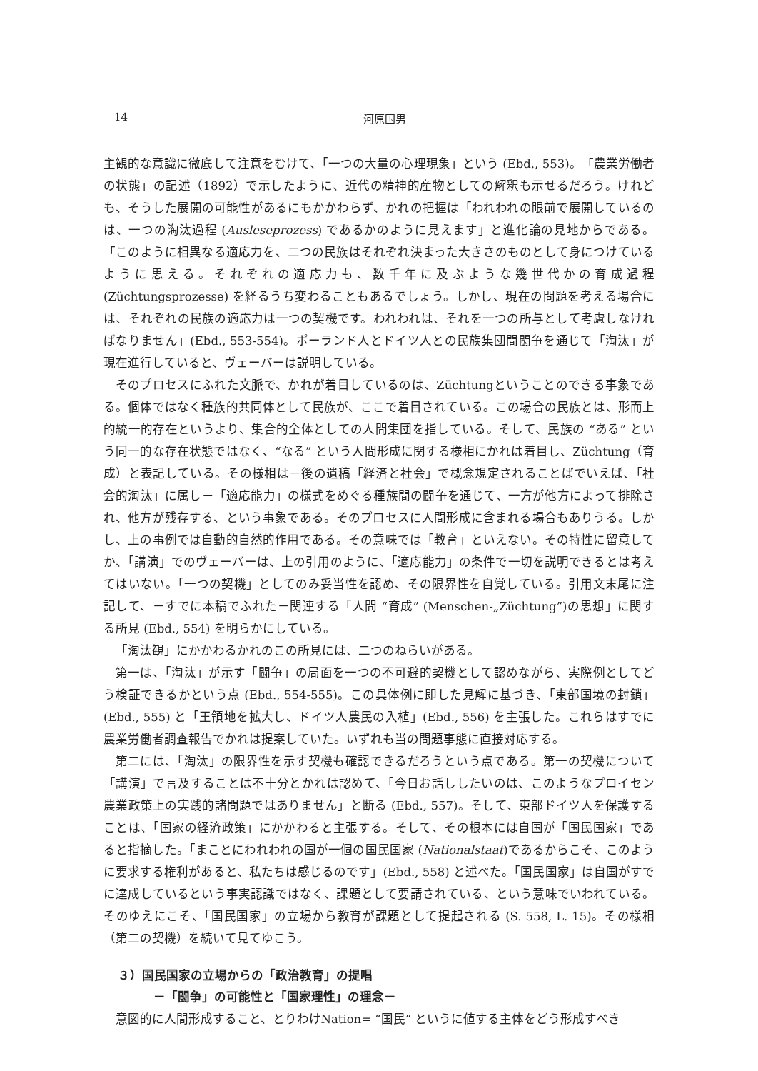14 河原国男
主観的な意識に徹底して注意をむけて、「一つの大量の心理現象」という (Ebd., 553)。「農業労働者の状態」の記述（1892）で示したように、近代の精神的産物としての解釈も示せるだろう。けれども、そうした展開の可能性があるにもかかわらず、かれの把握は「われわれの眼前で展開しているのは、一つの淘汰過程 (Ausleseprozess) であるかのように見えます」と進化論の見地からである。「このように相異なる適応力を、二つの民族はそれぞれ決まった大きさのものとして身につけているように思える。それぞれの適応力も、数千年に及ぶような幾世代かの育成過程 (Züchtungsprozesse) を経るうち変わることもあるでしょう。しかし、現在の問題を考える場合には、それぞれの民族の適応力は一つの契機です。われわれは、それを一つの所与として考慮しなければなりません」(Ebd., 553-554)。ポーランド人とドイツ人との民族集団間闘争を通じて「淘汰」が現在進行していると、ヴェーバーは説明している。
そのプロセスにふれた文脈で、かれが着目しているのは、Züchtungということのできる事象である。個体ではなく種族的共同体として民族が、ここで着目されている。この場合の民族とは、形而上的統一的存在というより、集合的全体としての人間集団を指している。そして、民族の “ある” という同一的な存在状態ではなく、“なる” という人間形成に関する様相にかれは着目し、Züchtung（育成）と表記している。その様相は－後の遺稿「経済と社会」で概念規定されることばでいえば、「社会的淘汰」に属し－「適応能力」の様式をめぐる種族間の闘争を通じて、一方が他方によって排除され、他方が残存する、という事象である。そのプロセスに人間形成に含まれる場合もありうる。しかし、上の事例では自動的自然的作用である。その意味では「教育」といえない。その特性に留意してか、「講演」でのヴェーバーは、上の引用のように、「適応能力」の条件で一切を説明できるとは考えてはいない。「一つの契機」としてのみ妥当性を認め、その限界性を自覚している。引用文末尾に注記して、－すでに本稿でふれた－関連する「人間 “育成” (Menschen-„Züchtung”)の思想」に関する所見 (Ebd., 554) を明らかにしている。
「淘汰観」にかかわるかれのこの所見には、二つのねらいがある。
第一は、「淘汰」が示す「闘争」の局面を一つの不可避的契機として認めながら、実際例としてどう検証できるかという点 (Ebd., 554-555)。この具体例に即した見解に基づき、「東部国境の封鎖」(Ebd., 555) と「王領地を拡大し、ドイツ人農民の入植」(Ebd., 556) を主張した。これらはすでに農業労働者調査報告でかれは提案していた。いずれも当の問題事態に直接対応する。
第二には、「淘汰」の限界性を示す契機も確認できるだろうという点である。第一の契機について「講演」で言及することは不十分とかれは認めて、「今日お話ししたいのは、このようなプロイセン農業政策上の実践的諸問題ではありません」と断る (Ebd., 557)。そして、東部ドイツ人を保護することは、「国家の経済政策」にかかわると主張する。そして、その根本には自国が「国民国家」であると指摘した。「まことにわれわれの国が一個の国民国家 (Nationalstaat)であるからこそ、このように要求する権利があると、私たちは感じるのです」(Ebd., 558) と述べた。「国民国家」は自国がすでに達成しているという事実認識ではなく、課題として要請されている、という意味でいわれている。そのゆえにこそ、「国民国家」の立場から教育が課題として提起される (S. 558, L. 15)。その様相（第二の契機）を続いて見てゆこう。
３）国民国家の立場からの「政治教育」の提唱
－「闘争」の可能性と「国家理性」の理念－
意図的に人間形成すること、とりわけNation= “国民” というに値する主体をどう形成すべき